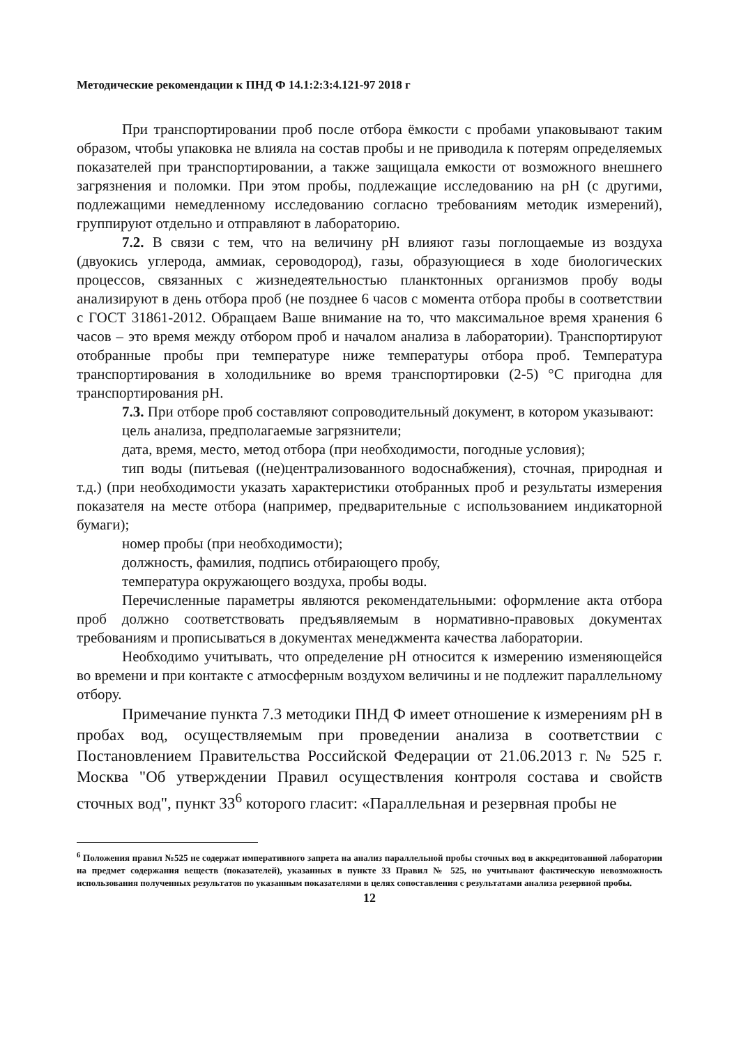Методические рекомендации к ПНД Ф 14.1:2:3:4.121-97 2018 г
При транспортировании проб после отбора ёмкости с пробами упаковывают таким образом, чтобы упаковка не влияла на состав пробы и не приводила к потерям определяемых показателей при транспортировании, а также защищала емкости от возможного внешнего загрязнения и поломки. При этом пробы, подлежащие исследованию на pH (с другими, подлежащими немедленному исследованию согласно требованиям методик измерений), группируют отдельно и отправляют в лабораторию.
7.2. В связи с тем, что на величину pH влияют газы поглощаемые из воздуха (двуокись углерода, аммиак, сероводород), газы, образующиеся в ходе биологических процессов, связанных с жизнедеятельностью планктонных организмов пробу воды анализируют в день отбора проб (не позднее 6 часов с момента отбора пробы в соответствии с ГОСТ 31861-2012. Обращаем Ваше внимание на то, что максимальное время хранения 6 часов – это время между отбором проб и началом анализа в лаборатории). Транспортируют отобранные пробы при температуре ниже температуры отбора проб. Температура транспортирования в холодильнике во время транспортировки (2-5) °С пригодна для транспортирования pH.
7.3. При отборе проб составляют сопроводительный документ, в котором указывают:
цель анализа, предполагаемые загрязнители;
дата, время, место, метод отбора (при необходимости, погодные условия);
тип воды (питьевая ((не)централизованного водоснабжения), сточная, природная и т.д.) (при необходимости указать характеристики отобранных проб и результаты измерения показателя на месте отбора (например, предварительные с использованием индикаторной бумаги);
номер пробы (при необходимости);
должность, фамилия, подпись отбирающего пробу,
температура окружающего воздуха, пробы воды.
Перечисленные параметры являются рекомендательными: оформление акта отбора проб должно соответствовать предъявляемым в нормативно-правовых документах требованиям и прописываться в документах менеджмента качества лаборатории.
Необходимо учитывать, что определение pH относится к измерению изменяющейся во времени и при контакте с атмосферным воздухом величины и не подлежит параллельному отбору.
Примечание пункта 7.3 методики ПНД Ф имеет отношение к измерениям pH в пробах вод, осуществляемым при проведении анализа в соответствии с Постановлением Правительства Российской Федерации от 21.06.2013 г. № 525 г. Москва "Об утверждении Правил осуществления контроля состава и свойств сточных вод", пункт 33<sup>6</sup> которого гласит: «Параллельная и резервная пробы не
<sup>6</sup> Положения правил №525 не содержат императивного запрета на анализ параллельной пробы сточных вод в аккредитованной лаборатории на предмет содержания веществ (показателей), указанных в пункте 33 Правил № 525, но учитывают фактическую невозможность использования полученных результатов по указанным показателями в целях сопоставления с результатами анализа резервной пробы.
12